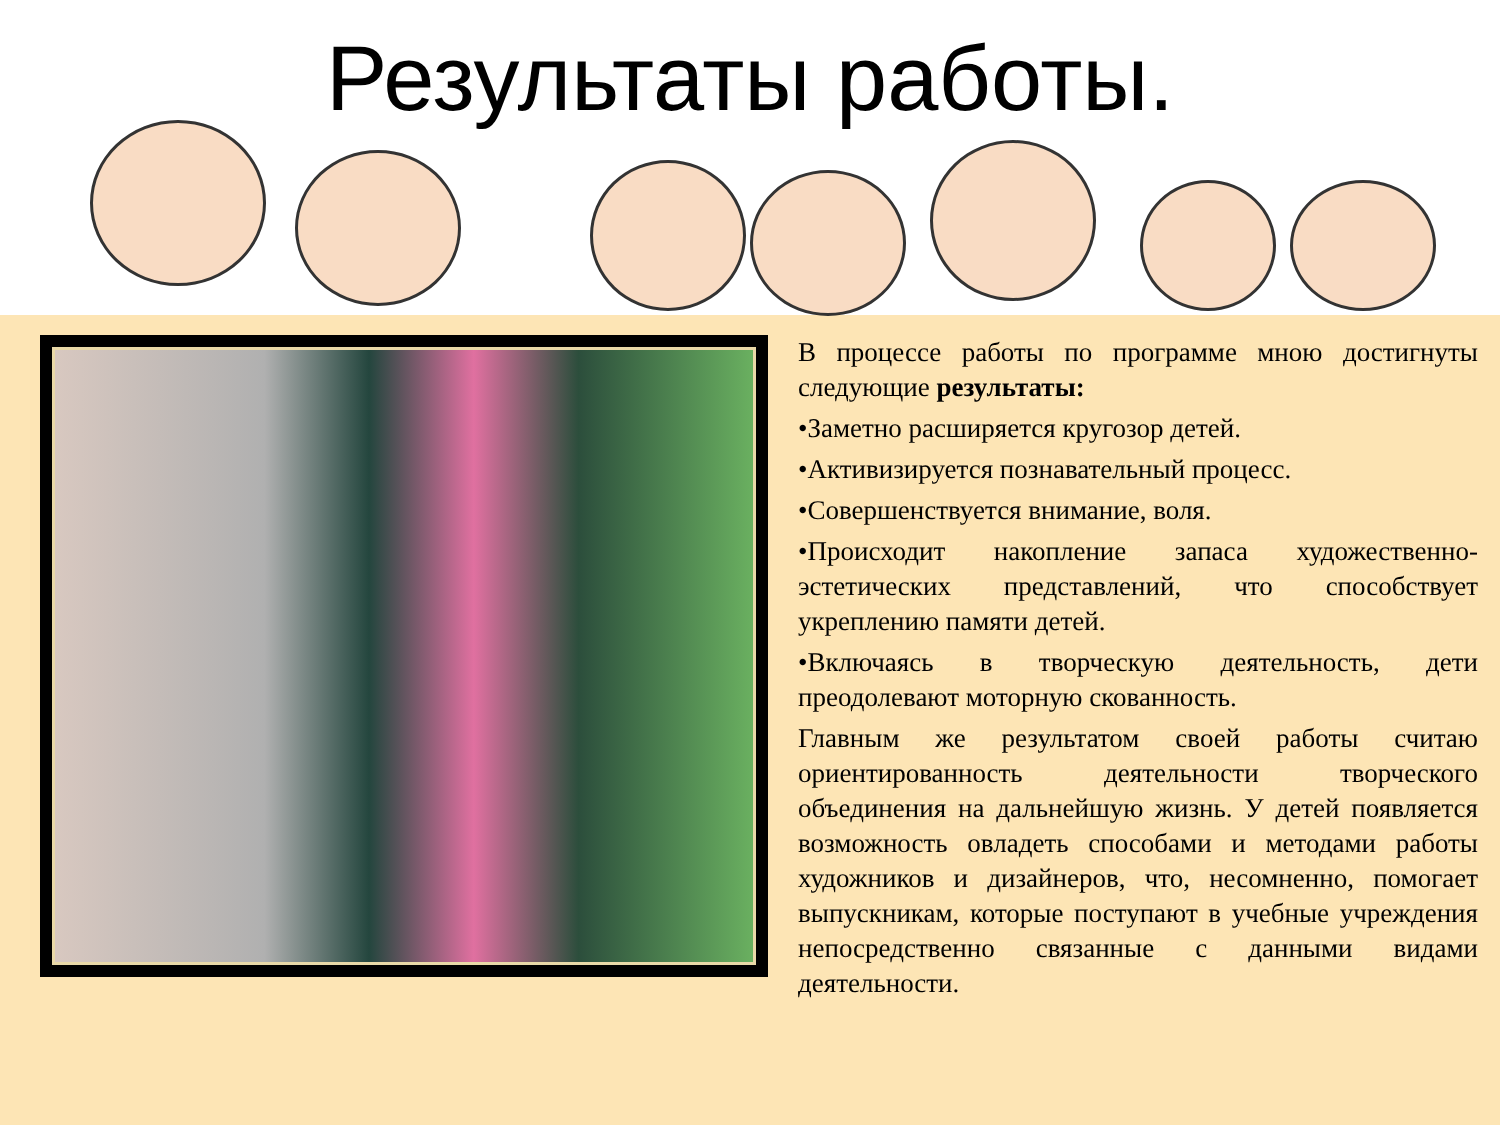Результаты работы.
В процессе работы по программе мною достигнуты следующие результаты:
•Заметно расширяется кругозор детей.
•Активизируется познавательный процесс.
•Совершенствуется внимание, воля.
•Происходит накопление запаса художественно-эстетических представлений, что способствует укреплению памяти детей.
•Включаясь в творческую деятельность, дети преодолевают моторную скованность.
Главным же результатом своей работы считаю ориентированность деятельности творческого объединения на дальнейшую жизнь. У детей появляется возможность овладеть способами и методами работы художников и дизайнеров, что, несомненно, помогает выпускникам, которые поступают в учебные учреждения непосредственно связанные с данными видами деятельности.